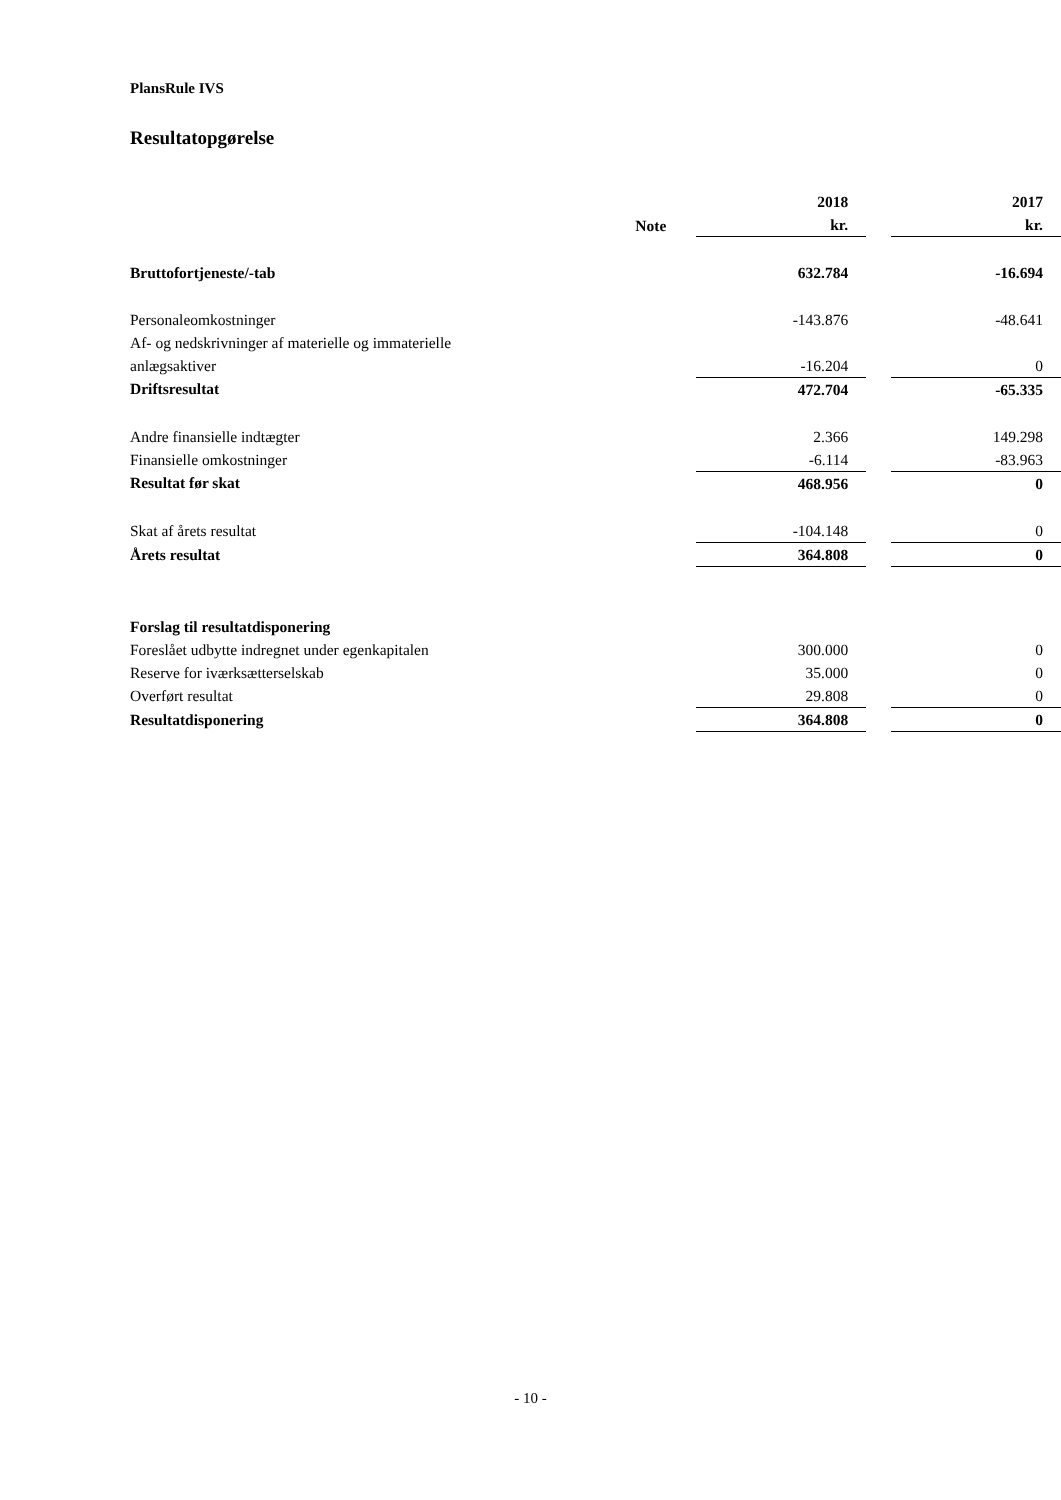PlansRule IVS
Resultatopgørelse
| | | 2018 | | 2017 |
| | Note | kr. | | kr. |
| Bruttofortjeneste/-tab | | 632.784 | | -16.694 |
| Personaleomkostninger | | -143.876 | | -48.641 |
| Af- og nedskrivninger af materielle og immaterielle anlægsaktiver | | -16.204 | | 0 |
| Driftsresultat | | 472.704 | | -65.335 |
| Andre finansielle indtægter | | 2.366 | | 149.298 |
| Finansielle omkostninger | | -6.114 | | -83.963 |
| Resultat før skat | | 468.956 | | 0 |
| Skat af årets resultat | | -104.148 | | 0 |
| Årets resultat | | 364.808 | | 0 |
| Forslag til resultatdisponering | | | | |
| Foreslået udbytte indregnet under egenkapitalen | | 300.000 | | 0 |
| Reserve for iværksætterselskab | | 35.000 | | 0 |
| Overført resultat | | 29.808 | | 0 |
| Resultatdisponering | | 364.808 | | 0 |
- 10 -